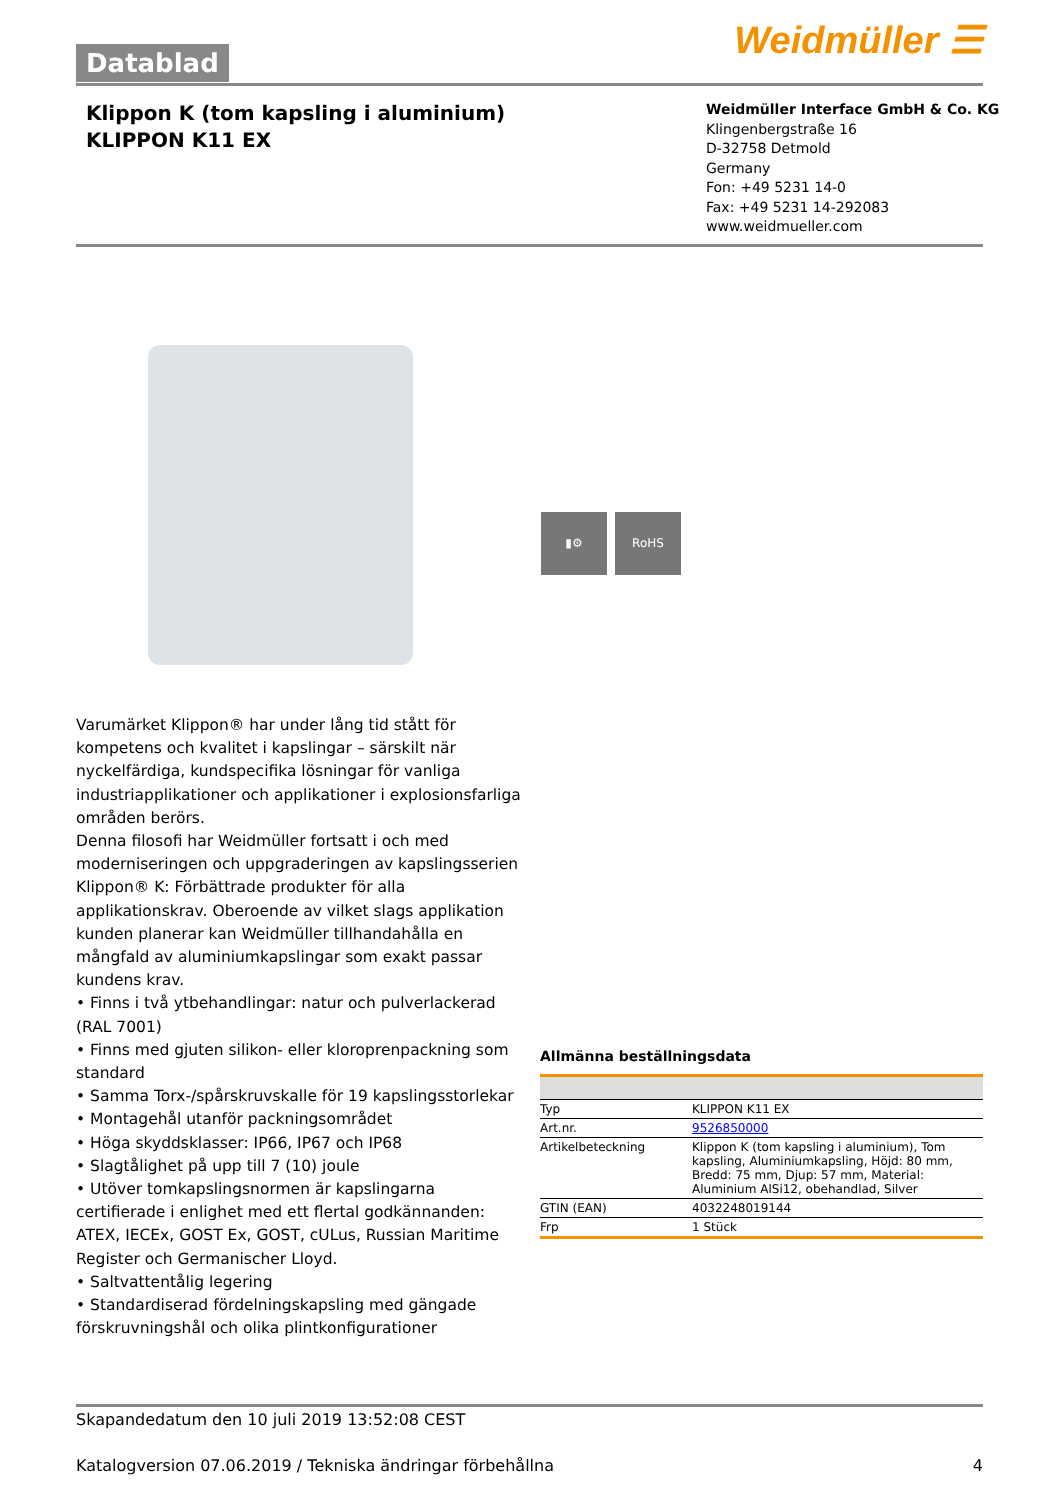Weidmüller ☰ Datablad
Klippon K (tom kapsling i aluminium)
KLIPPON K11 EX
Weidmüller Interface GmbH & Co. KG
Klingenbergstraße 16
D-32758 Detmold
Germany
Fon: +49 5231 14-0
Fax: +49 5231 14-292083
www.weidmueller.com
▮⚙ RoHS
Varumärket Klippon® har under lång tid stått för kompetens och kvalitet i kapslingar – särskilt när nyckelfärdiga, kundspecifika lösningar för vanliga industriapplikationer och applikationer i explosionsfarliga områden berörs.
Denna filosofi har Weidmüller fortsatt i och med moderniseringen och uppgraderingen av kapslingsserien Klippon® K: Förbättrade produkter för alla applikationskrav. Oberoende av vilket slags applikation kunden planerar kan Weidmüller tillhandahålla en mångfald av aluminiumkapslingar som exakt passar kundens krav.
• Finns i två ytbehandlingar: natur och pulverlackerad (RAL 7001)
• Finns med gjuten silikon- eller kloroprenpackning som standard
• Samma Torx-/spårskruvskalle för 19 kapslingsstorlekar
• Montagehål utanför packningsområdet
• Höga skyddsklasser: IP66, IP67 och IP68
• Slagtålighet på upp till 7 (10) joule
• Utöver tomkapslingsnormen är kapslingarna certifierade i enlighet med ett flertal godkännanden: ATEX, IECEx, GOST Ex, GOST, cULus, Russian Maritime Register och Germanischer Lloyd.
• Saltvattentålig legering
• Standardiserad fördelningskapsling med gängade förskruvningshål och olika plintkonfigurationer
Allmänna beställningsdata
| Typ | KLIPPON K11 EX |
| Art.nr. | 9526850000 |
| Artikelbeteckning | Klippon K (tom kapsling i aluminium), Tom kapsling, Aluminiumkapsling, Höjd: 80 mm, Bredd: 75 mm, Djup: 57 mm, Material: Aluminium AlSi12, obehandlad, Silver |
| GTIN (EAN) | 4032248019144 |
| Frp | 1 Stück |
Skapandedatum den 10 juli 2019 13:52:08 CEST
Katalogversion 07.06.2019 / Tekniska ändringar förbehållna 4